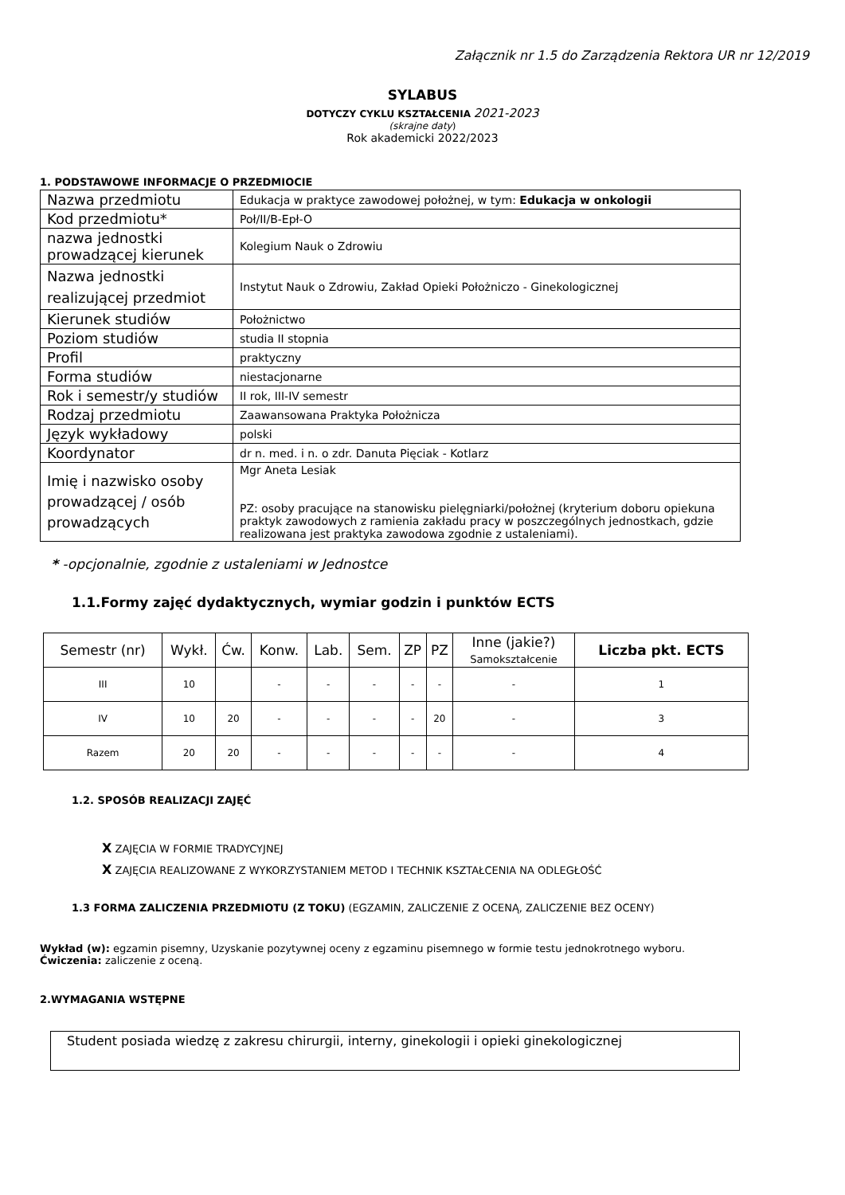Załącznik nr 1.5 do Zarządzenia Rektora UR nr 12/2019
SYLABUS
DOTYCZY CYKLU KSZTAŁCENIA 2021-2023
(skrajne daty)
Rok akademicki 2022/2023
1. PODSTAWOWE INFORMACJE O PRZEDMIOCIE
| Nazwa przedmiotu | Edukacja w praktyce zawodowej położnej, w tym: Edukacja w onkologii |
| Kod przedmiotu* | Poł/II/B-Epł-O |
| nazwa jednostki prowadzącej kierunek | Kolegium Nauk o Zdrowiu |
| Nazwa jednostki realizującej przedmiot | Instytut Nauk o Zdrowiu, Zakład Opieki Położniczo - Ginekologicznej |
| Kierunek studiów | Położnictwo |
| Poziom studiów | studia II stopnia |
| Profil | praktyczny |
| Forma studiów | niestacjonarne |
| Rok i semestr/y studiów | II rok, III-IV semestr |
| Rodzaj przedmiotu | Zaawansowana Praktyka Położnicza |
| Język wykładowy | polski |
| Koordynator | dr n. med. i n. o zdr. Danuta Pięciak - Kotlarz |
| Imię i nazwisko osoby prowadzącej / osób prowadzących | Mgr Aneta Lesiak PZ: osoby pracujące na stanowisku pielęgniarki/położnej (kryterium doboru opiekuna praktyk zawodowych z ramienia zakładu pracy w poszczególnych jednostkach, gdzie realizowana jest praktyka zawodowa zgodnie z ustaleniami). |
* -opcjonalnie, zgodnie z ustaleniami w Jednostce
1.1.Formy zajęć dydaktycznych, wymiar godzin i punktów ECTS
| Semestr (nr) | Wykł. | Ćw. | Konw. | Lab. | Sem. | ZP | PZ | Inne (jakie?) Samokształcenie | Liczba pkt. ECTS |
| --- | --- | --- | --- | --- | --- | --- | --- | --- | --- |
| III | 10 | | - | - | - | - | - | - | 1 |
| IV | 10 | 20 | - | - | - | - | 20 | - | 3 |
| Razem | 20 | 20 | - | - | - | - | - | - | 4 |
1.2. SPOSÓB REALIZACJI ZAJĘĆ
X ZAJĘCIA W FORMIE TRADYCYJNEJ
X ZAJĘCIA REALIZOWANE Z WYKORZYSTANIEM METOD I TECHNIK KSZTAŁCENIA NA ODLEGŁOŚĆ
1.3 FORMA ZALICZENIA PRZEDMIOTU (Z TOKU) (EGZAMIN, ZALICZENIE Z OCENĄ, ZALICZENIE BEZ OCENY)
Wykład (w): egzamin pisemny, Uzyskanie pozytywnej oceny z egzaminu pisemnego w formie testu jednokrotnego wyboru.
Ćwiczenia: zaliczenie z oceną.
2.WYMAGANIA WSTĘPNE
Student posiada wiedzę z zakresu chirurgii, interny, ginekologii i opieki ginekologicznej